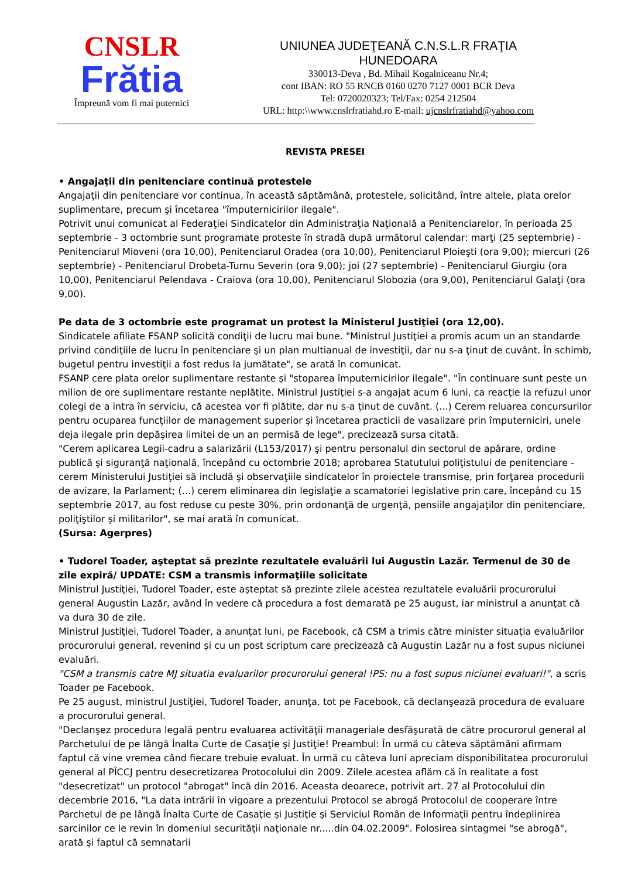CNSLR
Frătia
Împreună vom fi mai puternici
UNIUNEA JUDEŢEANĂ C.N.S.L.R FRAŢIA
HUNEDOARA
330013-Deva , Bd. Mihail Kogalniceanu Nr.4;
cont IBAN: RO 55 RNCB 0160 0270 7127 0001 BCR Deva
Tel: 0720020323; Tel/Fax: 0254 212504
URL: http:\\www.cnslrfratiahd.ro E-mail: ujcnslrfratiahd@yahoo.com
REVISTA PRESEI
• Angajaţii din penitenciare continuă protestele
Angajaţii din penitenciare vor continua, în această săptămână, protestele, solicitând, între altele, plata orelor suplimentare, precum şi încetarea "împuternicirilor ilegale".
Potrivit unui comunicat al Federaţiei Sindicatelor din Administraţia Naţională a Penitenciarelor, în perioada 25 septembrie - 3 octombrie sunt programate proteste în stradă după următorul calendar: marţi (25 septembrie) - Penitenciarul Mioveni (ora 10,00), Penitenciarul Oradea (ora 10,00), Penitenciarul Ploieşti (ora 9,00); miercuri (26 septembrie) - Penitenciarul Drobeta-Turnu Severin (ora 9,00); joi (27 septembrie) - Penitenciarul Giurgiu (ora 10,00), Penitenciarul Pelendava - Craiova (ora 10,00), Penitenciarul Slobozia (ora 9,00), Penitenciarul Galaţi (ora 9,00).
Pe data de 3 octombrie este programat un protest la Ministerul Justiţiei (ora 12,00).
Sindicatele afiliate FSANP solicită condiţii de lucru mai bune. "Ministrul Justiţiei a promis acum un an standarde privind condiţiile de lucru în penitenciare şi un plan multianual de investiţii, dar nu s-a ţinut de cuvânt. În schimb, bugetul pentru investiţii a fost redus la jumătate", se arată în comunicat.
FSANP cere plata orelor suplimentare restante şi "stoparea împuternicirilor ilegale". "În continuare sunt peste un milion de ore suplimentare restante neplătite. Ministrul Justiţiei s-a angajat acum 6 luni, ca reacţie la refuzul unor colegi de a intra în serviciu, că acestea vor fi plătite, dar nu s-a ţinut de cuvânt. (...) Cerem reluarea concursurilor pentru ocuparea funcţiilor de management superior şi încetarea practicii de vasalizare prin împuterniciri, unele deja ilegale prin depăşirea limitei de un an permisă de lege", precizează sursa citată.
"Cerem aplicarea Legii-cadru a salarizării (L153/2017) şi pentru personalul din sectorul de apărare, ordine publică şi siguranţă naţională, începând cu octombrie 2018; aprobarea Statutului poliţistului de penitenciare - cerem Ministerului Justiţiei să includă şi observaţiile sindicatelor în proiectele transmise, prin forţarea procedurii de avizare, la Parlament; (...) cerem eliminarea din legislaţie a scamatoriei legislative prin care, începând cu 15 septembrie 2017, au fost reduse cu peste 30%, prin ordonanţă de urgenţă, pensiile angajaţilor din penitenciare, poliţiştilor şi militarilor", se mai arată în comunicat.
(Sursa: Agerpres)
• Tudorel Toader, aşteptat să prezinte rezultatele evaluării lui Augustin Lazăr. Termenul de 30 de zile expiră/ UPDATE: CSM a transmis informaţiile solicitate
Ministrul Justiţiei, Tudorel Toader, este aşteptat să prezinte zilele acestea rezultatele evaluării procurorului general Augustin Lazăr, având în vedere că procedura a fost demarată pe 25 august, iar ministrul a anunţat că va dura 30 de zile.
Ministrul Justiţiei, Tudorel Toader, a anunţat luni, pe Facebook, că CSM a trimis către minister situaţia evaluărilor procurorului general, revenind şi cu un post scriptum care precizează că Augustin Lazăr nu a fost supus niciunei evaluări.
"CSM a transmis catre MJ situatia evaluarilor procurorului general !PS: nu a fost supus niciunei evaluari!", a scris Toader pe Facebook.
Pe 25 august, ministrul Justiţiei, Tudorel Toader, anunţa, tot pe Facebook, că declanşează procedura de evaluare a procurorului general.
"Declanşez procedura legală pentru evaluarea activităţii manageriale desfăşurată de către procurorul general al Parchetului de pe lângă Înalta Curte de Casaţie şi Justiţie! Preambul: În urmă cu câteva săptămâni afirmam faptul că vine vremea când fiecare trebuie evaluat. În urmă cu câteva luni apreciam disponibilitatea procurorului general al PÎCCJ pentru desecretizarea Protocolului din 2009. Zilele acestea aflăm că în realitate a fost "desecretizat" un protocol "abrogat" încă din 2016. Aceasta deoarece, potrivit art. 27 al Protocolului din decembrie 2016, "La data intrării în vigoare a prezentului Protocol se abrogă Protocolul de cooperare între Parchetul de pe lângă Înalta Curte de Casaţie şi Justiţie şi Serviciul Român de Informaţii pentru îndeplinirea sarcinilor ce le revin în domeniul securităţii naţionale nr.....din 04.02.2009". Folosirea sintagmei "se abrogă", arată şi faptul că semnatarii